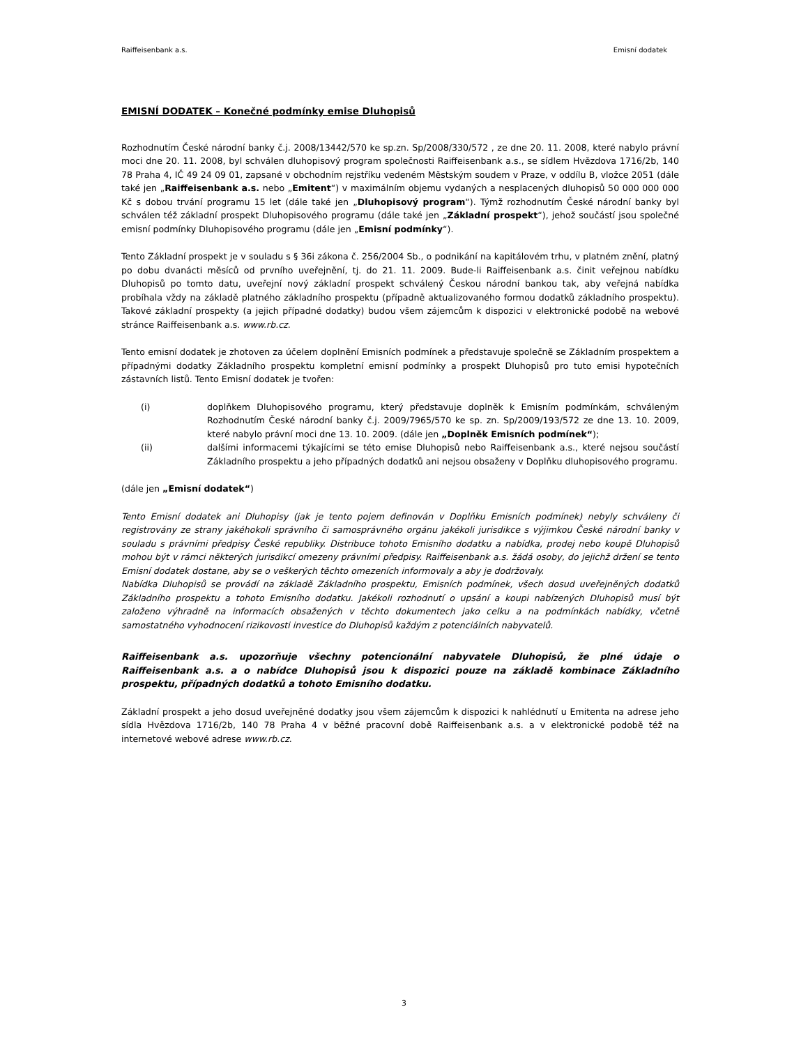Raiffeisenbank a.s. Emisní dodatek
EMISNÍ DODATEK – Konečné podmínky emise Dluhopisů
Rozhodnutím České národní banky č.j. 2008/13442/570 ke sp.zn. Sp/2008/330/572 , ze dne 20. 11. 2008, které nabylo právní moci dne 20. 11. 2008, byl schválen dluhopisový program společnosti Raiffeisenbank a.s., se sídlem Hvězdova 1716/2b, 140 78 Praha 4, IČ 49 24 09 01, zapsané v obchodním rejstříku vedeném Městským soudem v Praze, v oddílu B, vložce 2051 (dále také jen „Raiffeisenbank a.s. nebo „Emitent“) v maximálním objemu vydaných a nesplacených dluhopisů 50 000 000 000 Kč s dobou trvání programu 15 let (dále také jen „Dluhopisový program“). Týmž rozhodnutím České národní banky byl schválen též základní prospekt Dluhopisového programu (dále také jen „Základní prospekt“), jehož součástí jsou společné emisní podmínky Dluhopisového programu (dále jen „Emisní podmínky“).
Tento Základní prospekt je v souladu s § 36i zákona č. 256/2004 Sb., o podnikání na kapitálovém trhu, v platném znění, platný po dobu dvanácti měsíců od prvního uveřejnění, tj. do 21. 11. 2009. Bude-li Raiffeisenbank a.s. činit veřejnou nabídku Dluhopisů po tomto datu, uveřejní nový základní prospekt schválený Českou národní bankou tak, aby veřejná nabídka probíhala vždy na základě platného základního prospektu (případně aktualizovaného formou dodatků základního prospektu). Takové základní prospekty (a jejich případné dodatky) budou všem zájemcům k dispozici v elektronické podobě na webové stránce Raiffeisenbank a.s. www.rb.cz.
Tento emisní dodatek je zhotoven za účelem doplnění Emisních podmínek a představuje společně se Základním prospektem a případnými dodatky Základního prospektu kompletní emisní podmínky a prospekt Dluhopisů pro tuto emisi hypotečních zástavních listů. Tento Emisní dodatek je tvořen:
(i) doplňkem Dluhopisového programu, který představuje doplněk k Emisním podmínkám, schváleným Rozhodnutím České národní banky č.j. 2009/7965/570 ke sp. zn. Sp/2009/193/572 ze dne 13. 10. 2009, které nabylo právní moci dne 13. 10. 2009. (dále jen „Doplněk Emisních podmínek“);
(ii) dalšími informacemi týkajícími se této emise Dluhopisů nebo Raiffeisenbank a.s., které nejsou součástí Základního prospektu a jeho případných dodatků ani nejsou obsaženy v Doplňku dluhopisového programu.
(dále jen „Emisní dodatek“)
Tento Emisní dodatek ani Dluhopisy (jak je tento pojem definován v Doplňku Emisních podmínek) nebyly schváleny či registrovány ze strany jakéhokoli správního či samosprávného orgánu jakékoli jurisdikce s výjimkou České národní banky v souladu s právními předpisy České republiky. Distribuce tohoto Emisního dodatku a nabídka, prodej nebo koupě Dluhopisů mohou být v rámci některých jurisdikcí omezeny právními předpisy. Raiffeisenbank a.s. žádá osoby, do jejichž držení se tento Emisní dodatek dostane, aby se o veškerých těchto omezeních informovaly a aby je dodržovaly.
Nabídka Dluhopisů se provádí na základě Základního prospektu, Emisních podmínek, všech dosud uveřejněných dodatků Základního prospektu a tohoto Emisního dodatku. Jakékoli rozhodnutí o upsání a koupi nabízených Dluhopisů musí být založeno výhradně na informacích obsažených v těchto dokumentech jako celku a na podmínkách nabídky, včetně samostatného vyhodnocení rizikovosti investice do Dluhopisů každým z potenciálních nabyvatelů.
Raiffeisenbank a.s. upozorňuje všechny potencionální nabyvatele Dluhopisů, že plné údaje o Raiffeisenbank a.s. a o nabídce Dluhopisů jsou k dispozici pouze na základě kombinace Základního prospektu, případných dodatků a tohoto Emisního dodatku.
Základní prospekt a jeho dosud uveřejněné dodatky jsou všem zájemcům k dispozici k nahlédnutí u Emitenta na adrese jeho sídla Hvězdova 1716/2b, 140 78 Praha 4 v běžné pracovní době Raiffeisenbank a.s. a v elektronické podobě též na internetové webové adrese www.rb.cz.
3